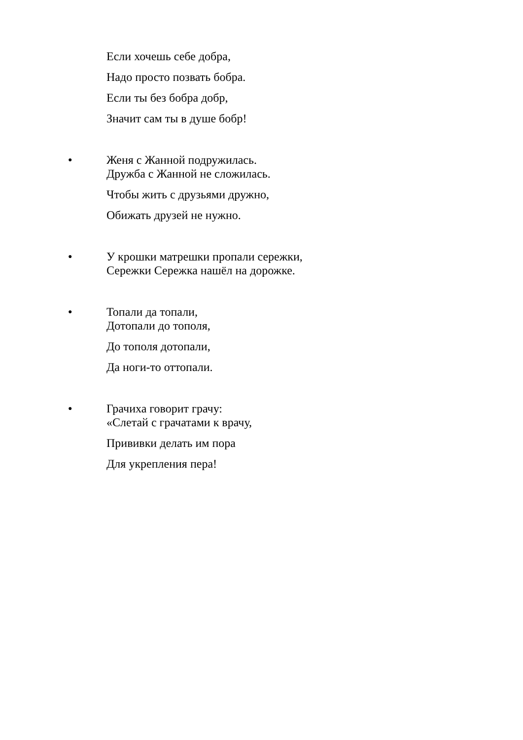Если хочешь себе добра,
Надо просто позвать бобра.
Если ты без бобра добр,
Значит сам ты в душе бобр!
●
Женя с Жанной подружилась.
Дружба с Жанной не сложилась.
Чтобы жить с друзьями дружно,
Обижать друзей не нужно.
●
У крошки матрешки пропали сережки,
Сережки Сережка нашёл на дорожке.
●
Топали да топали,
Дотопали до тополя,
До тополя дотопали,
Да ноги-то оттопали.
●
Грачиха говорит грачу:
«Слетай с грачатами к врачу,
Прививки делать им пора
Для укрепления пера!